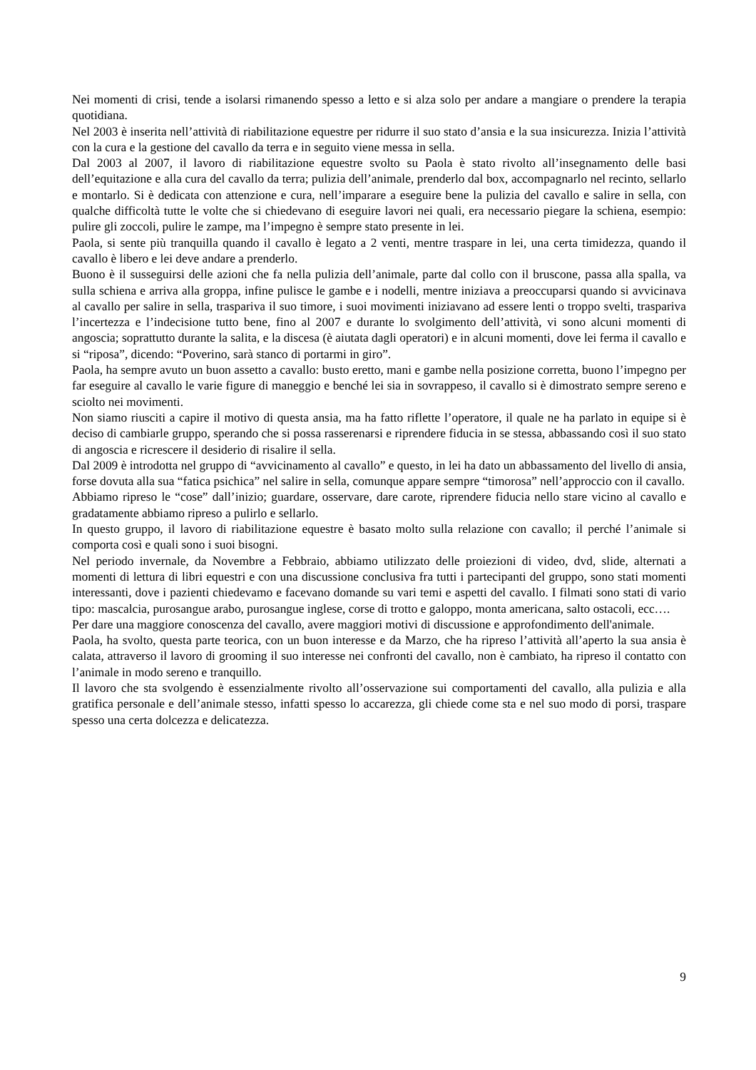Nei momenti di crisi, tende a isolarsi rimanendo spesso a letto e si alza solo per andare a mangiare o prendere la terapia quotidiana.
Nel 2003 è inserita nell’attività di riabilitazione equestre per ridurre il suo stato d’ansia e la sua insicurezza. Inizia l’attività con la cura e la gestione del cavallo da terra e in seguito viene messa in sella.
Dal 2003 al 2007, il lavoro di riabilitazione equestre svolto su Paola è stato rivolto all’insegnamento delle basi dell’equitazione e alla cura del cavallo da terra; pulizia dell’animale, prenderlo dal box, accompagnarlo nel recinto, sellarlo e montarlo. Si è dedicata con attenzione e cura, nell’imparare a eseguire bene la pulizia del cavallo e salire in sella, con qualche difficoltà tutte le volte che si chiedevano di eseguire lavori nei quali, era necessario piegare la schiena, esempio: pulire gli zoccoli, pulire le zampe, ma l’impegno è sempre stato presente in lei.
Paola, si sente più tranquilla quando il cavallo è legato a 2 venti, mentre traspare in lei, una certa timidezza, quando il cavallo è libero e lei deve andare a prenderlo.
Buono è il susseguirsi delle azioni che fa nella pulizia dell’animale, parte dal collo con il bruscone, passa alla spalla, va sulla schiena e arriva alla groppa, infine pulisce le gambe e i nodelli, mentre iniziava a preoccuparsi quando si avvicinava al cavallo per salire in sella, traspariva il suo timore, i suoi movimenti iniziavano ad essere lenti o troppo svelti, traspariva l’incertezza e l’indecisione tutto bene, fino al 2007 e durante lo svolgimento dell’attività, vi sono alcuni momenti di angoscia; soprattutto durante la salita, e la discesa (è aiutata dagli operatori) e in alcuni momenti, dove lei ferma il cavallo e si “riposa”, dicendo: “Poverino, sarà stanco di portarmi in giro”.
Paola, ha sempre avuto un buon assetto a cavallo: busto eretto, mani e gambe nella posizione corretta, buono l’impegno per far eseguire al cavallo le varie figure di maneggio e benché lei sia in sovrappeso, il cavallo si è dimostrato sempre sereno e sciolto nei movimenti.
Non siamo riusciti a capire il motivo di questa ansia, ma ha fatto riflette l’operatore, il quale ne ha parlato in equipe si è deciso di cambiarle gruppo, sperando che si possa rasserenarsi e riprendere fiducia in se stessa, abbassando così il suo stato di angoscia e ricrescere il desiderio di risalire il sella.
Dal 2009 è introdotta nel gruppo di “avvicinamento al cavallo” e questo, in lei ha dato un abbassamento del livello di ansia, forse dovuta alla sua “fatica psichica” nel salire in sella, comunque appare sempre “timorosa” nell’approccio con il cavallo.
Abbiamo ripreso le “cose” dall’inizio; guardare, osservare, dare carote, riprendere fiducia nello stare vicino al cavallo e gradatamente abbiamo ripreso a pulirlo e sellarlo.
In questo gruppo, il lavoro di riabilitazione equestre è basato molto sulla relazione con cavallo; il perché l’animale si comporta così e quali sono i suoi bisogni.
Nel periodo invernale, da Novembre a Febbraio, abbiamo utilizzato delle proiezioni di video, dvd, slide, alternati a momenti di lettura di libri equestri e con una discussione conclusiva fra tutti i partecipanti del gruppo, sono stati momenti interessanti, dove i pazienti chiedevamo e facevano domande su vari temi e aspetti del cavallo. I filmati sono stati di vario tipo: mascalcia, purosangue arabo, purosangue inglese, corse di trotto e galoppo, monta americana, salto ostacoli, ecc….
Per dare una maggiore conoscenza del cavallo, avere maggiori motivi di discussione e approfondimento dell'animale.
Paola, ha svolto, questa parte teorica, con un buon interesse e da Marzo, che ha ripreso l’attività all’aperto la sua ansia è calata, attraverso il lavoro di grooming il suo interesse nei confronti del cavallo, non è cambiato, ha ripreso il contatto con l’animale in modo sereno e tranquillo.
Il lavoro che sta svolgendo è essenzialmente rivolto all’osservazione sui comportamenti del cavallo, alla pulizia e alla gratifica personale e dell’animale stesso, infatti spesso lo accarezza, gli chiede come sta e nel suo modo di porsi, traspare spesso una certa dolcezza e delicatezza.
9